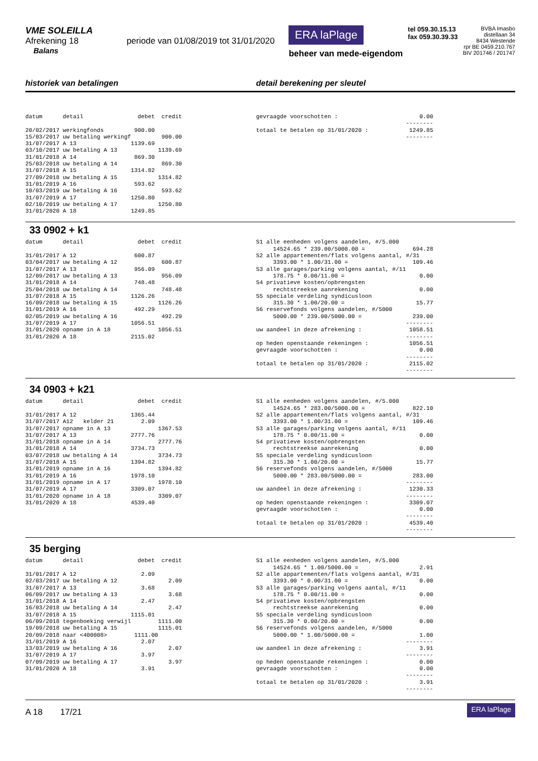VME SOLEILLA
Afrekening 18 periode van 01/08/2019 tot 31/01/2020
Balans
ERA laPlage
beheer van mede-eigendom
tel 059.30.15.13
fax 059.30.39.33
BVBA Imasbo
distellaan 34
8434 Westende
rpr BE 0459.210.767
BIV 201746 / 201747
historiek van betalingen detail berekening per sleutel
datum      detail                debet  credit

20/02/2017 werkingfonds         900.00
15/03/2017 uw betaling werkingf         900.00
31/07/2017 A 13                1139.69
03/10/2017 uw betaling A 13            1139.69
31/01/2018 A 14                 869.30
25/03/2018 uw betaling A 14             869.30
31/07/2018 A 15                1314.82
27/09/2018 uw betaling A 15            1314.82
31/01/2019 A 16                 593.62
10/03/2019 uw betaling A 16             593.62
31/07/2019 A 17                1250.80
02/10/2019 uw betaling A 17            1250.80
31/01/2020 A 18                1249.85
gevraagde voorschotten :                        0.00
                                            --------
totaal te betalen op 31/01/2020 :            1249.85
                                            --------
33 0902 + k1
datum      detail                debet  credit

31/01/2017 A 12                 600.87
03/04/2017 uw betaling A 12             600.87
31/07/2017 A 13                 956.09
12/09/2017 uw betaling A 13             956.09
31/01/2018 A 14                 748.48
25/04/2018 uw betaling A 14             748.48
31/07/2018 A 15                1126.26
16/09/2018 uw betaling A 15            1126.26
31/01/2019 A 16                 492.29
02/05/2019 uw betaling A 16             492.29
31/07/2019 A 17                1056.51
31/01/2020 opname in A 18              1056.51
31/01/2020 A 18                2115.02
S1 alle eenheden volgens aandelen, #/5.000
     14524.65 * 239.00/5000.00 =              694.28
S2 alle appartementen/flats volgens aantal, #/31
     3393.00 * 1.00/31.00 =                   109.46
S3 alle garages/parking volgens aantal, #/11
     178.75 * 0.00/11.00 =                      0.00
S4 privatieve kosten/opbrengsten
     rechtstreekse aanrekening                  0.00
S5 speciale verdeling syndicusloon
     315.30 * 1.00/20.00 =                     15.77
S6 reservefonds volgens aandelen, #/5000
     5000.00 * 239.00/5000.00 =               239.00
                                            --------
uw aandeel in deze afrekening :              1058.51
                                            --------
op heden openstaande rekeningen :            1056.51
gevraagde voorschotten :                        0.00
                                            --------
totaal te betalen op 31/01/2020 :            2115.02
                                            --------
34 0903 + k21
datum      detail                debet  credit

31/01/2017 A 12                1365.44
31/07/2017 A12   kelder 21        2.09
31/07/2017 opname in A 13              1367.53
31/07/2017 A 13                2777.76
31/01/2018 opname in A 14              2777.76
31/01/2018 A 14                3734.73
03/07/2018 uw betaling A 14            3734.73
31/07/2018 A 15                1394.82
31/01/2019 opname in A 16              1394.82
31/01/2019 A 16                1978.10
31/01/2019 opname in A 17              1978.10
31/07/2019 A 17                3309.07
31/01/2020 opname in A 18              3309.07
31/01/2020 A 18                4539.40
S1 alle eenheden volgens aandelen, #/5.000
     14524.65 * 283.00/5000.00 =              822.10
S2 alle appartementen/flats volgens aantal, #/31
     3393.00 * 1.00/31.00 =                   109.46
S3 alle garages/parking volgens aantal, #/11
     178.75 * 0.00/11.00 =                      0.00
S4 privatieve kosten/opbrengsten
     rechtstreekse aanrekening                  0.00
S5 speciale verdeling syndicusloon
     315.30 * 1.00/20.00 =                     15.77
S6 reservefonds volgens aandelen, #/5000
     5000.00 * 283.00/5000.00 =               283.00
                                            --------
uw aandeel in deze afrekening :              1230.33
                                            --------
op heden openstaande rekeningen :            3309.07
gevraagde voorschotten :                        0.00
                                            --------
totaal te betalen op 31/01/2020 :            4539.40
                                            --------
35 berging
datum      detail                debet  credit

31/01/2017 A 12                   2.09
02/03/2017 uw betaling A 12               2.09
31/07/2017 A 13                   3.68
06/09/2017 uw betaling A 13               3.68
31/01/2018 A 14                   2.47
16/03/2018 uw betaling A 14               2.47
31/07/2018 A 15                1115.01
06/09/2018 tegenboeking verwijl        1111.00
19/09/2018 uw betaling A 15            1115.01
20/09/2018 naar <400008>        1111.00
31/01/2019 A 16                   2.07
13/03/2019 uw betaling A 16               2.07
31/07/2019 A 17                   3.97
07/09/2019 uw betaling A 17               3.97
31/01/2020 A 18                   3.91
S1 alle eenheden volgens aandelen, #/5.000
     14524.65 * 1.00/5000.00 =                  2.91
S2 alle appartementen/flats volgens aantal, #/31
     3393.00 * 0.00/31.00 =                     0.00
S3 alle garages/parking volgens aantal, #/11
     178.75 * 0.00/11.00 =                      0.00
S4 privatieve kosten/opbrengsten
     rechtstreekse aanrekening                  0.00
S5 speciale verdeling syndicusloon
     315.30 * 0.00/20.00 =                      0.00
S6 reservefonds volgens aandelen, #/5000
     5000.00 * 1.00/5000.00 =                   1.00
                                            --------
uw aandeel in deze afrekening :                 3.91
                                            --------
op heden openstaande rekeningen :               0.00
gevraagde voorschotten :                        0.00
                                            --------
totaal te betalen op 31/01/2020 :               3.91
                                            --------
A 18 17/21
ERA laPlage